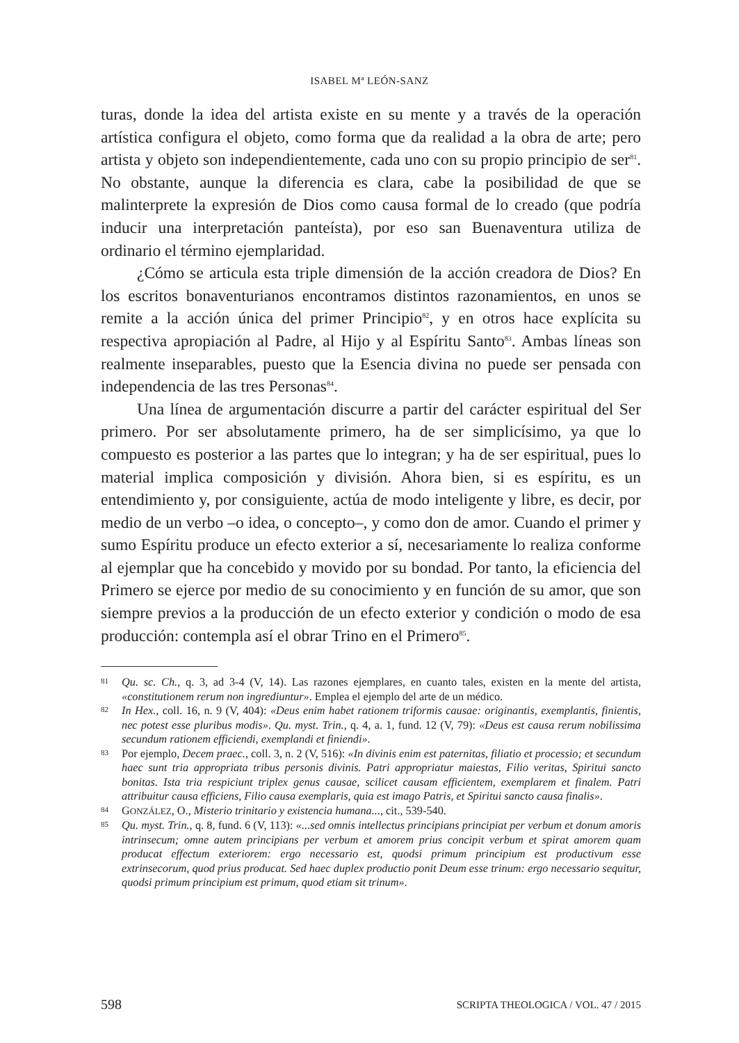ISABEL Mª LEÓN-SANZ
turas, donde la idea del artista existe en su mente y a través de la operación artística configura el objeto, como forma que da realidad a la obra de arte; pero artista y objeto son independientemente, cada uno con su propio principio de ser<sup>81</sup>. No obstante, aunque la diferencia es clara, cabe la posibilidad de que se malinterprete la expresión de Dios como causa formal de lo creado (que podría inducir una interpretación panteísta), por eso san Buenaventura utiliza de ordinario el término ejemplaridad.
¿Cómo se articula esta triple dimensión de la acción creadora de Dios? En los escritos bonaventurianos encontramos distintos razonamientos, en unos se remite a la acción única del primer Principio<sup>82</sup>, y en otros hace explícita su respectiva apropiación al Padre, al Hijo y al Espíritu Santo<sup>83</sup>. Ambas líneas son realmente inseparables, puesto que la Esencia divina no puede ser pensada con independencia de las tres Personas<sup>84</sup>.
Una línea de argumentación discurre a partir del carácter espiritual del Ser primero. Por ser absolutamente primero, ha de ser simplicísimo, ya que lo compuesto es posterior a las partes que lo integran; y ha de ser espiritual, pues lo material implica composición y división. Ahora bien, si es espíritu, es un entendimiento y, por consiguiente, actúa de modo inteligente y libre, es decir, por medio de un verbo –o idea, o concepto–, y como don de amor. Cuando el primer y sumo Espíritu produce un efecto exterior a sí, necesariamente lo realiza conforme al ejemplar que ha concebido y movido por su bondad. Por tanto, la eficiencia del Primero se ejerce por medio de su conocimiento y en función de su amor, que son siempre previos a la producción de un efecto exterior y condición o modo de esa producción: contempla así el obrar Trino en el Primero<sup>85</sup>.
81 Qu. sc. Ch., q. 3, ad 3-4 (V, 14). Las razones ejemplares, en cuanto tales, existen en la mente del artista, «constitutionem rerum non ingrediuntur». Emplea el ejemplo del arte de un médico.
82 In Hex., coll. 16, n. 9 (V, 404): «Deus enim habet rationem triformis causae: originantis, exemplantis, finientis, nec potest esse pluribus modis». Qu. myst. Trin., q. 4, a. 1, fund. 12 (V, 79): «Deus est causa rerum nobilissima secundum rationem efficiendi, exemplandi et finiendi».
83 Por ejemplo, Decem praec., coll. 3, n. 2 (V, 516): «In divinis enim est paternitas, filiatio et processio; et secundum haec sunt tria appropriata tribus personis divinis. Patri appropriatur maiestas, Filio veritas, Spiritui sancto bonitas. Ista tria respiciunt triplex genus causae, scilicet causam efficientem, exemplarem et finalem. Patri attribuitur causa efficiens, Filio causa exemplaris, quia est imago Patris, et Spiritui sancto causa finalis».
84 GONZÁLEZ, O., Misterio trinitario y existencia humana..., cit., 539-540.
85 Qu. myst. Trin., q. 8, fund. 6 (V, 113): «...sed omnis intellectus principians principiat per verbum et donum amoris intrinsecum; omne autem principians per verbum et amorem prius concipit verbum et spirat amorem quam producat effectum exteriorem: ergo necessario est, quodsi primum principium est productivum esse extrinsecorum, quod prius producat. Sed haec duplex productio ponit Deum esse trinum: ergo necessario sequitur, quodsi primum principium est primum, quod etiam sit trinum».
598 SCRIPTA THEOLOGICA / VOL. 47 / 2015